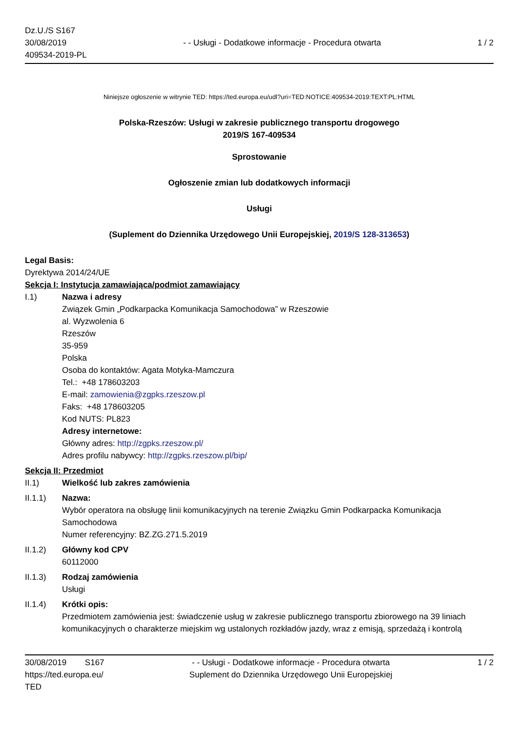Dz.U./S S167
30/08/2019
409534-2019-PL
- - Usługi - Dodatkowe informacje - Procedura otwarta
1 / 2
Niniejsze ogłoszenie w witrynie TED: https://ted.europa.eu/udl?uri=TED:NOTICE:409534-2019:TEXT:PL:HTML
Polska-Rzeszów: Usługi w zakresie publicznego transportu drogowego
2019/S 167-409534
Sprostowanie
Ogłoszenie zmian lub dodatkowych informacji
Usługi
(Suplement do Dziennika Urzędowego Unii Europejskiej, 2019/S 128-313653)
Legal Basis:
Dyrektywa 2014/24/UE
Sekcja I: Instytucja zamawiająca/podmiot zamawiający
I.1) Nazwa i adresy
Związek Gmin „Podkarpacka Komunikacja Samochodowa” w Rzeszowie
al. Wyzwolenia 6
Rzeszów
35-959
Polska
Osoba do kontaktów: Agata Motyka-Mamczura
Tel.: +48 178603203
E-mail: zamowienia@zgpks.rzeszow.pl
Faks: +48 178603205
Kod NUTS: PL823
Adresy internetowe:
Główny adres: http://zgpks.rzeszow.pl/
Adres profilu nabywcy: http://zgpks.rzeszow.pl/bip/
Sekcja II: Przedmiot
II.1) Wielkość lub zakres zamówienia
II.1.1) Nazwa:
Wybór operatora na obsługę linii komunikacyjnych na terenie Związku Gmin Podkarpacka Komunikacja Samochodowa
Numer referencyjny: BZ.ZG.271.5.2019
II.1.2) Główny kod CPV
60112000
II.1.3) Rodzaj zamówienia
Usługi
II.1.4) Krótki opis:
Przedmiotem zamówienia jest: świadczenie usług w zakresie publicznego transportu zbiorowego na 39 liniach komunikacyjnych o charakterze miejskim wg ustalonych rozkładów jazdy, wraz z emisją, sprzedażą i kontrolą
30/08/2019 S167
https://ted.europa.eu/
TED
- - Usługi - Dodatkowe informacje - Procedura otwarta
Suplement do Dziennika Urzędowego Unii Europejskiej
1 / 2